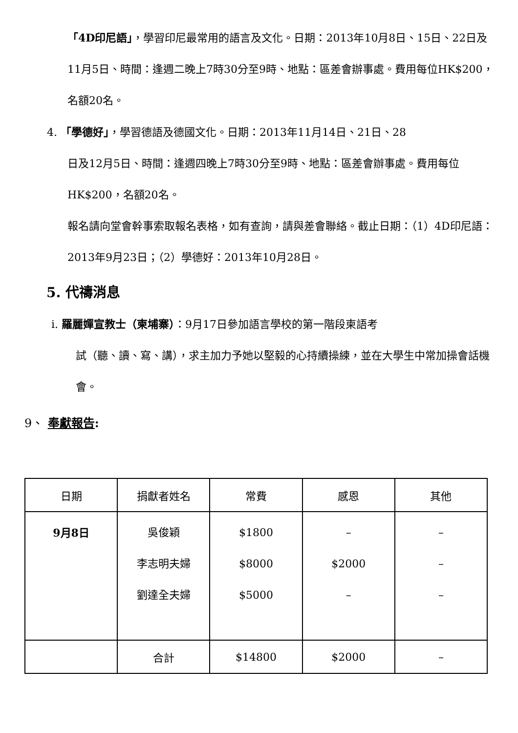「4D印尼語」，學習印尼最常用的語言及文化。日期：2013年10月8日、15日、22日及11月5日、時間：逢週二晚上7時30分至9時、地點：區差會辦事處。費用每位HK$200，名額20名。
4. 「學德好」，學習德語及德國文化。日期：2013年11月14日、21日、28
日及12月5日、時間：逢週四晚上7時30分至9時、地點：區差會辦事處。費用每位HK$200，名額20名。
報名請向堂會幹事索取報名表格，如有查詢，請與差會聯絡。截止日期：（1）4D印尼語：2013年9月23日；（2）學德好：2013年10月28日。
5. 代禱消息
i. 羅麗嬋宣教士（柬埔寨）：9月17日參加語言學校的第一階段柬語考
試（聽、讀、寫、講），求主加力予她以堅毅的心持續操練，並在大學生中常加操會話機會。
9、 奉獻報告:
| 日期 | 捐獻者姓名 | 常費 | 感恩 | 其他 |
| --- | --- | --- | --- | --- |
| 9月8日 | 吳俊穎 李志明夫婦 劉達全夫婦 | $1800 $8000 $5000 | – $2000 – | – – – |
| | 合計 | $14800 | $2000 | – |